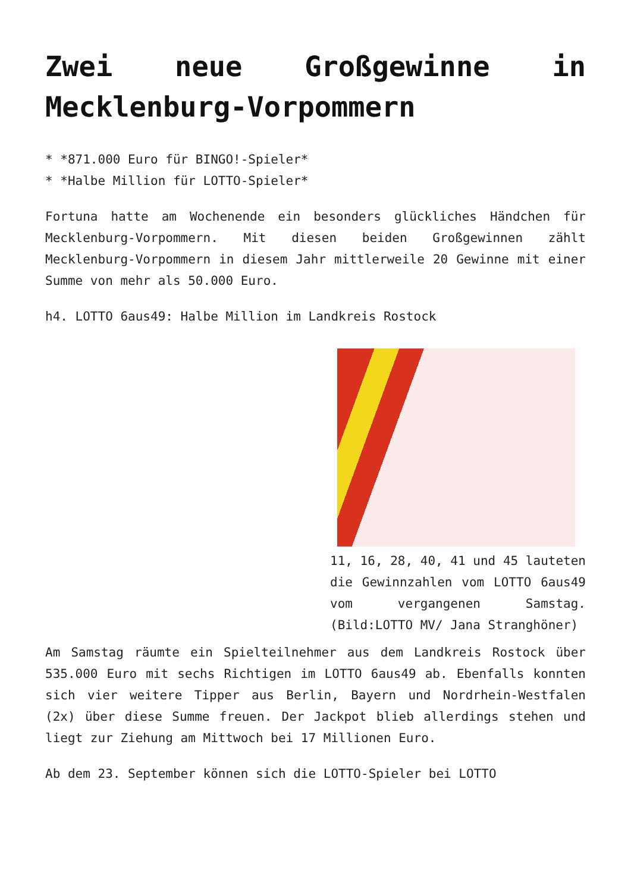Zwei neue Großgewinne in Mecklenburg-Vorpommern
* *871.000 Euro für BINGO!-Spieler*
* *Halbe Million für LOTTO-Spieler*
Fortuna hatte am Wochenende ein besonders glückliches Händchen für Mecklenburg-Vorpommern. Mit diesen beiden Großgewinnen zählt Mecklenburg-Vorpommern in diesem Jahr mittlerweile 20 Gewinne mit einer Summe von mehr als 50.000 Euro.
h4. LOTTO 6aus49: Halbe Million im Landkreis Rostock
11, 16, 28, 40, 41 und 45 lauteten die Gewinnzahlen vom LOTTO 6aus49 vom vergangenen Samstag. (Bild:LOTTO MV/ Jana Stranghöner)
Am Samstag räumte ein Spielteilnehmer aus dem Landkreis Rostock über 535.000 Euro mit sechs Richtigen im LOTTO 6aus49 ab. Ebenfalls konnten sich vier weitere Tipper aus Berlin, Bayern und Nordrhein-Westfalen (2x) über diese Summe freuen. Der Jackpot blieb allerdings stehen und liegt zur Ziehung am Mittwoch bei 17 Millionen Euro.
Ab dem 23. September können sich die LOTTO-Spieler bei LOTTO